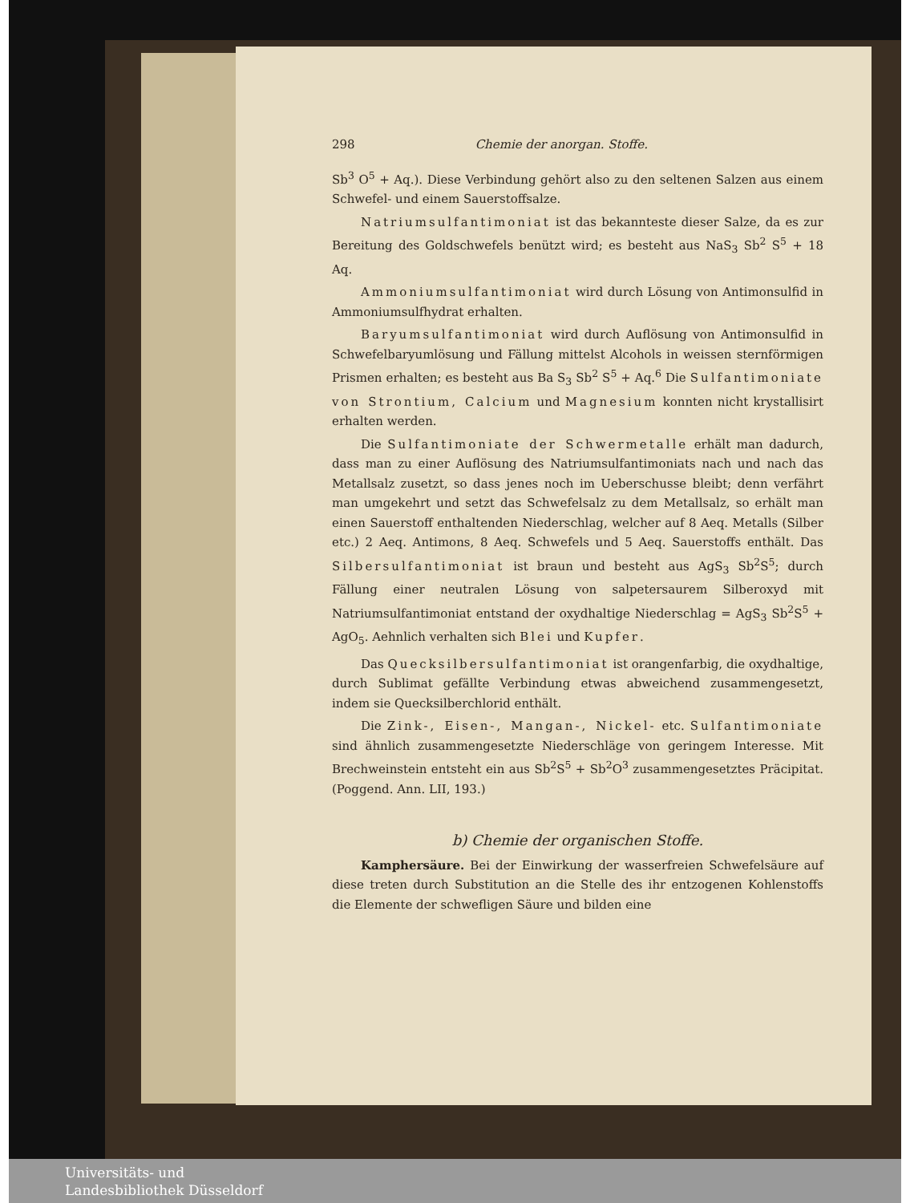298 Chemie der anorgan. Stoffe.
Sb<sup>3</sup> O<sup>5</sup> + Aq.). Diese Verbindung gehört also zu den seltenen Salzen aus einem Schwefel- und einem Sauerstoffsalze.
Natriumsulfantimoniat ist das bekannteste dieser Salze, da es zur Bereitung des Goldschwefels benützt wird; es besteht aus NaS<sub>3</sub> Sb<sup>2</sup> S<sup>5</sup> + 18 Aq.
Ammoniumsulfantimoniat wird durch Lösung von Antimonsulfid in Ammoniumsulfhydrat erhalten.
Baryumsulfantimoniat wird durch Auflösung von Antimonsulfid in Schwefelbaryumlösung und Fällung mittelst Alcohols in weissen sternförmigen Prismen erhalten; es besteht aus Ba S<sub>3</sub> Sb<sup>2</sup> S<sup>5</sup> + Aq.<sup>6</sup> Die Sulfantimoniate von Strontium, Calcium und Magnesium konnten nicht krystallisirt erhalten werden.
Die Sulfantimoniate der Schwermetalle erhält man dadurch, dass man zu einer Auflösung des Natriumsulfantimoniats nach und nach das Metallsalz zusetzt, so dass jenes noch im Ueberschusse bleibt; denn verfährt man umgekehrt und setzt das Schwefelsalz zu dem Metallsalz, so erhält man einen Sauerstoff enthaltenden Niederschlag, welcher auf 8 Aeq. Metalls (Silber etc.) 2 Aeq. Antimons, 8 Aeq. Schwefels und 5 Aeq. Sauerstoffs enthält. Das Silbersulfantimoniat ist braun und besteht aus AgS<sub>3</sub> Sb<sup>2</sup>S<sup>5</sup>; durch Fällung einer neutralen Lösung von salpetersaurem Silberoxyd mit Natriumsulfantimoniat entstand der oxydhaltige Niederschlag = AgS<sub>3</sub> Sb<sup>2</sup>S<sup>5</sup> + AgO<sub>5</sub>. Aehnlich verhalten sich Blei und Kupfer.
Das Quecksilbersulfantimoniat ist orangenfarbig, die oxydhaltige, durch Sublimat gefällte Verbindung etwas abweichend zusammengesetzt, indem sie Quecksilberchlorid enthält.
Die Zink-, Eisen-, Mangan-, Nickel- etc. Sulfantimoniate sind ähnlich zusammengesetzte Niederschläge von geringem Interesse. Mit Brechweinstein entsteht ein aus Sb<sup>2</sup>S<sup>5</sup> + Sb<sup>2</sup>O<sup>3</sup> zusammengesetztes Präcipitat. (Poggend. Ann. LII, 193.)
b) Chemie der organischen Stoffe.
Kamphersäure. Bei der Einwirkung der wasserfreien Schwefelsäure auf diese treten durch Substitution an die Stelle des ihr entzogenen Kohlenstoffs die Elemente der schwefligen Säure und bilden eine
Universitäts- und
Landesbibliothek Düsseldorf